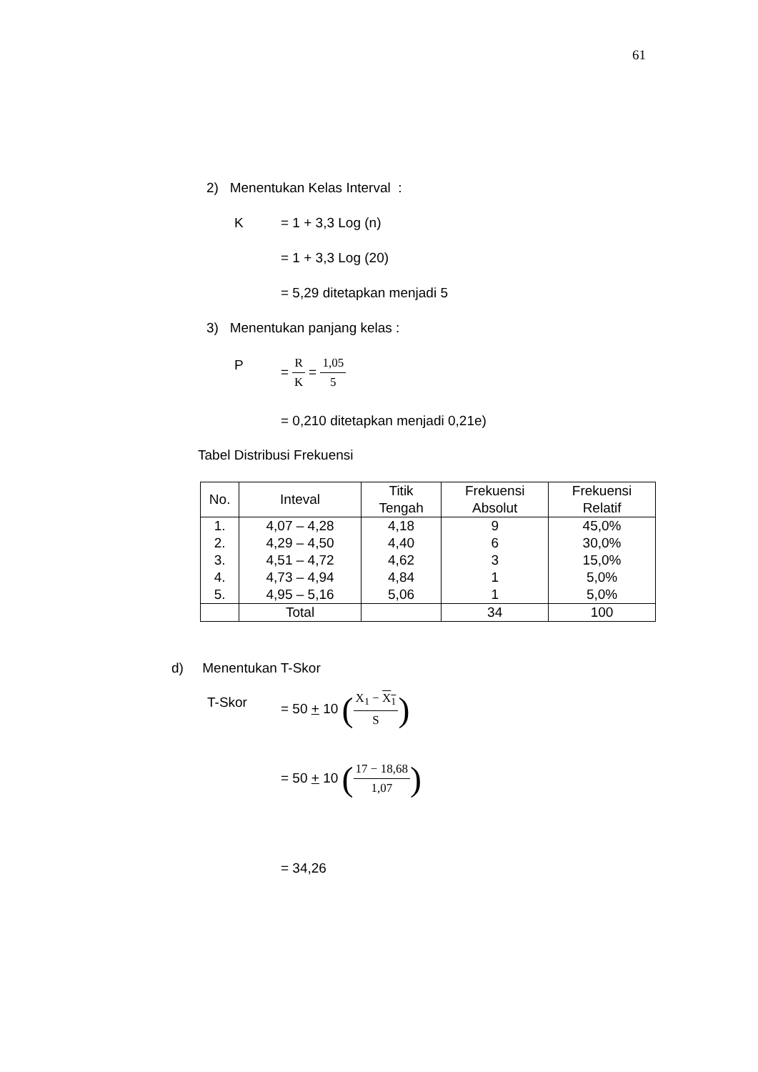61
2) Menentukan Kelas Interval :
K = 1 + 3,3 Log (n)
= 1 + 3,3 Log (20)
= 5,29 ditetapkan menjadi 5
3) Menentukan panjang kelas :
P = R K = 1,05 5
= 0,210 ditetapkan menjadi 0,21e)
Tabel Distribusi Frekuensi
| No. | Inteval | Titik Tengah | Frekuensi Absolut | Frekuensi Relatif |
| --- | --- | --- | --- | --- |
| 1. | 4,07 – 4,28 | 4,18 | 9 | 45,0% |
| 2. | 4,29 – 4,50 | 4,40 | 6 | 30,0% |
| 3. | 4,51 – 4,72 | 4,62 | 3 | 15,0% |
| 4. | 4,73 – 4,94 | 4,84 | 1 | 5,0% |
| 5. | 4,95 – 5,16 | 5,06 | 1 | 5,0% |
| | Total | | 34 | 100 |
d) Menentukan T-Skor
T-Skor = 50 + 10 (X<sub>1</sub> − X<sub>1</sub> S)
= 50 + 10 (17 − 18,68 1,07)
= 34,26